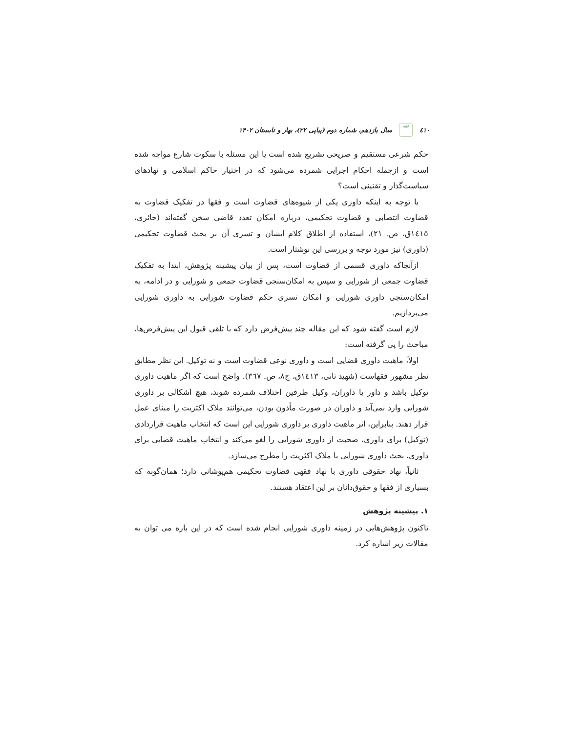٤١٠
فقه
سال یازدهم، شماره دوم (پیاپی ۲۲)، بهار و تابستان ۱۴۰۲
حکم شرعی مستقیم و صریحی تشریع شده است یا این مسئله با سکوت شارع مواجه شده است و ازجمله احکام اجرایی شمرده می‌شود که در اختیار حاکم اسلامی و نهادهای سیاست‌گذار و تقنینی است؟
با توجه به اینکه داوری یکی از شیوه‌های قضاوت است و فقها در تفکیک قضاوت به قضاوت انتصابی و قضاوت تحکیمی، درباره امکان تعدد قاضی سخن گفته‌اند (حائری، ١٤١٥ق، ص. ٢١)، استفاده از اطلاق کلام ایشان و تسری آن بر بحث قضاوت تحکیمی (داوری) نیز مورد توجه و بررسی این نوشتار است.
ازآنجاکه داوری قسمی از قضاوت است، پس از بیان پیشینه پژوهش، ابتدا به تفکیک قضاوت جمعی از شورایی و سپس به امکان‌سنجی قضاوت جمعی و شورایی و در ادامه، به امکان‌سنجی داوری شورایی و امکان تسری حکم قضاوت شورایی به داوری شورایی می‌پردازیم.
لازم است گفته شود که این مقاله چند پیش‌فرض دارد که با تلقی قبول این پیش‌فرض‌ها، مباحث را پی گرفته است:
اولاً، ماهیت داوری قضایی است و داوری نوعی قضاوت است و نه توکیل. این نظر مطابق نظر مشهور فقهاست (شهید ثانی، ١٤١٣ق، ج٨، ص. ٣٦٧). واضح است که اگر ماهیت داوری توکیل باشد و داور یا داوران، وکیل طرفین اختلاف شمرده شوند، هیچ اشکالی بر داوری شورایی وارد نمی‌آید و داوران در صورت مأذون بودن، می‌توانند ملاک اکثریت را مبنای عمل قرار دهند. بنابراین، اثر ماهیت داوری بر داوری شورایی این است که انتخاب ماهیت قراردادی (توکیل) برای داوری، صحبت از داوری شورایی را لغو می‌کند و انتخاب ماهیت قضایی برای داوری، بحث داوری شورایی با ملاک اکثریت را مطرح می‌سازد.
ثانیاً، نهاد حقوقی داوری با نهاد فقهی قضاوت تحکیمی هم‌پوشانی دارد؛ همان‌گونه که بسیاری از فقها و حقوق‌دانان بر این اعتقاد هستند.
۱. پیشینه پژوهش
تاکنون پژوهش‌هایی در زمینه داوری شورایی انجام شده است که در این باره می توان به مقالات زیر اشاره کرد.